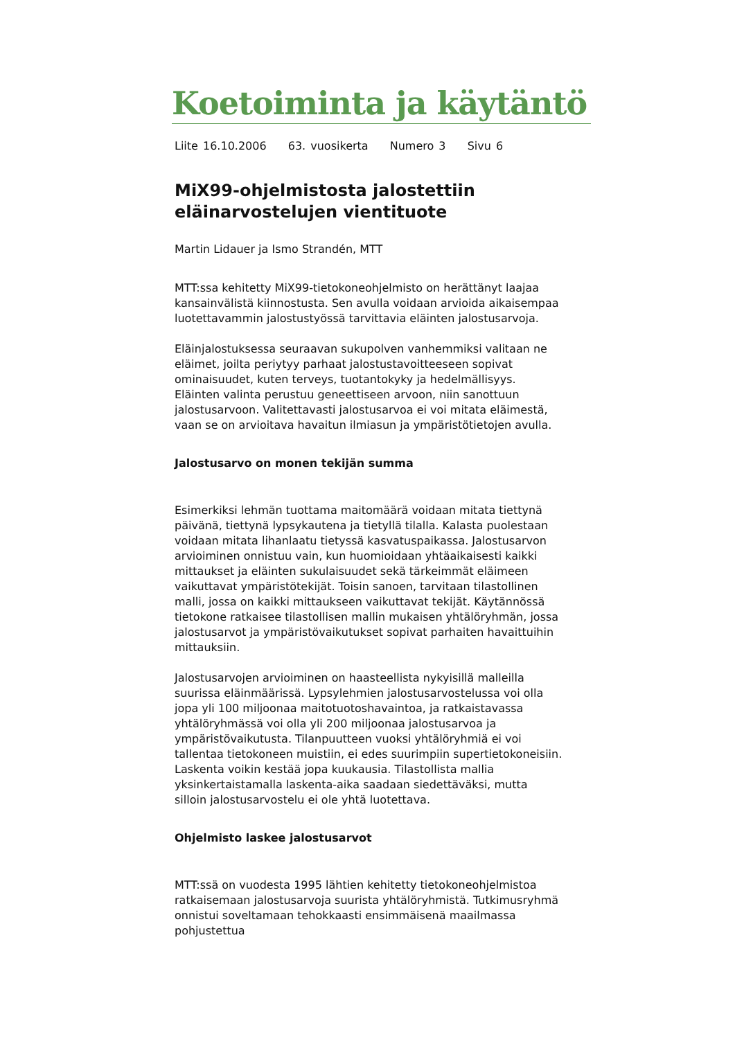Koetoiminta ja käytäntö
Liite 16.10.2006 63. vuosikerta Numero 3 Sivu 6
MiX99-ohjelmistosta jalostettiin eläinarvostelujen vientituote
Martin Lidauer ja Ismo Strandén, MTT
MTT:ssa kehitetty MiX99-tietokoneohjelmisto on herättänyt laajaa kansainvälistä kiinnostusta. Sen avulla voidaan arvioida aikaisempaa luotettavammin jalostustyössä tarvittavia eläinten jalostusarvoja.
Eläinjalostuksessa seuraavan sukupolven vanhemmiksi valitaan ne eläimet, joilta periytyy parhaat jalostustavoitteeseen sopivat ominaisuudet, kuten terveys, tuotantokyky ja hedelmällisyys. Eläinten valinta perustuu geneettiseen arvoon, niin sanottuun jalostusarvoon. Valitettavasti jalostusarvoa ei voi mitata eläimestä, vaan se on arvioitava havaitun ilmiasun ja ympäristötietojen avulla.
Jalostusarvo on monen tekijän summa
Esimerkiksi lehmän tuottama maitomäärä voidaan mitata tiettynä päivänä, tiettynä lypsykautena ja tietyllä tilalla. Kalasta puolestaan voidaan mitata lihanlaatu tietyssä kasvatuspaikassa. Jalostusarvon arvioiminen onnistuu vain, kun huomioidaan yhtäaikaisesti kaikki mittaukset ja eläinten sukulaisuudet sekä tärkeimmät eläimeen vaikuttavat ympäristötekijät. Toisin sanoen, tarvitaan tilastollinen malli, jossa on kaikki mittaukseen vaikuttavat tekijät. Käytännössä tietokone ratkaisee tilastollisen mallin mukaisen yhtälöryhmän, jossa jalostusarvot ja ympäristövaikutukset sopivat parhaiten havaittuihin mittauksiin.
Jalostusarvojen arvioiminen on haasteellista nykyisillä malleilla suurissa eläinmäärissä. Lypsylehmien jalostusarvostelussa voi olla jopa yli 100 miljoonaa maitotuotoshavaintoa, ja ratkaistavassa yhtälöryhmässä voi olla yli 200 miljoonaa jalostusarvoa ja ympäristövaikutusta. Tilanpuutteen vuoksi yhtälöryhmiä ei voi tallentaa tietokoneen muistiin, ei edes suurimpiin supertietokoneisiin. Laskenta voikin kestää jopa kuukausia. Tilastollista mallia yksinkertaistamalla laskenta-aika saadaan siedettäväksi, mutta silloin jalostusarvostelu ei ole yhtä luotettava.
Ohjelmisto laskee jalostusarvot
MTT:ssä on vuodesta 1995 lähtien kehitetty tietokoneohjelmistoa ratkaisemaan jalostusarvoja suurista yhtälöryhmistä. Tutkimusryhmä onnistui soveltamaan tehokkaasti ensimmäisenä maailmassa pohjustettua